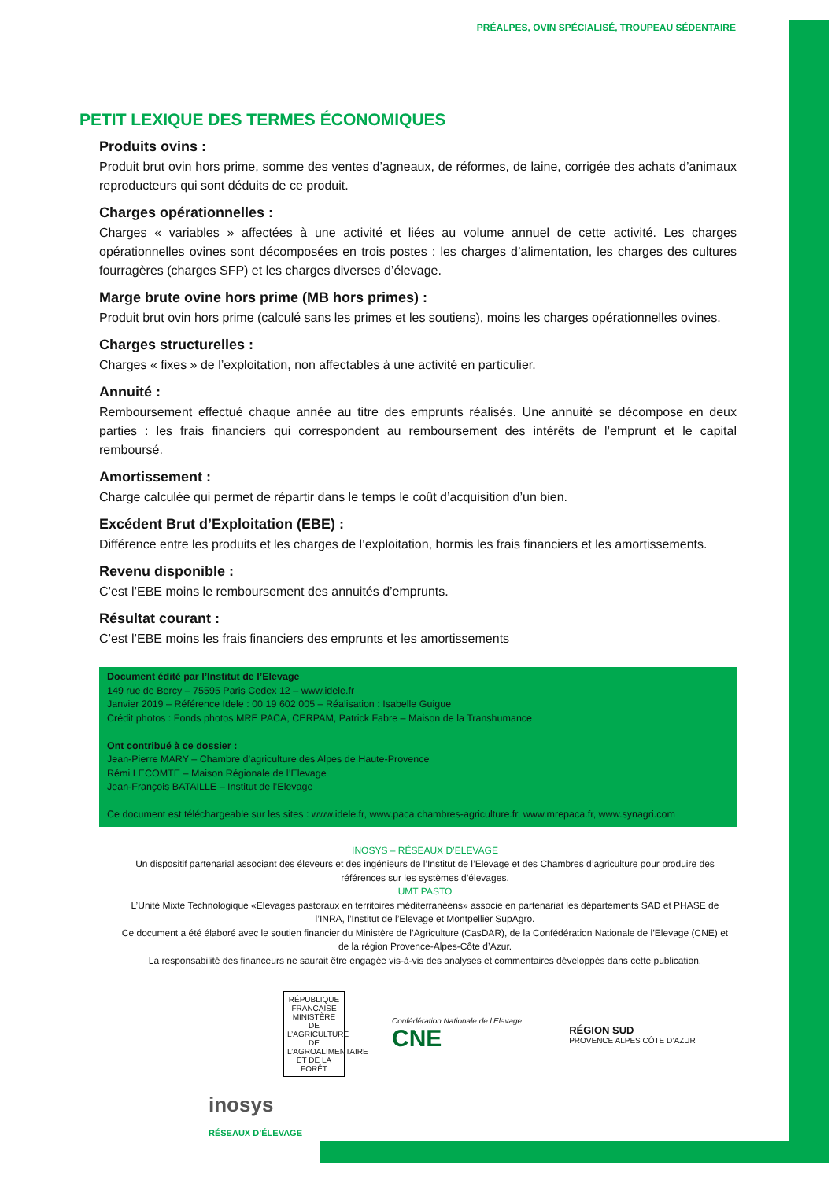PRÉALPES, OVIN SPÉCIALISÉ, TROUPEAU SÉDENTAIRE
PETIT LEXIQUE DES TERMES ÉCONOMIQUES
Produits ovins :
Produit brut ovin hors prime, somme des ventes d’agneaux, de réformes, de laine, corrigée des achats d’animaux reproducteurs qui sont déduits de ce produit.
Charges opérationnelles :
Charges « variables » affectées à une activité et liées au volume annuel de cette activité. Les charges opérationnelles ovines sont décomposées en trois postes : les charges d’alimentation, les charges des cultures fourragères (charges SFP) et les charges diverses d’élevage.
Marge brute ovine hors prime (MB hors primes) :
Produit brut ovin hors prime (calculé sans les primes et les soutiens), moins les charges opérationnelles ovines.
Charges structurelles :
Charges « fixes » de l’exploitation, non affectables à une activité en particulier.
Annuité :
Remboursement effectué chaque année au titre des emprunts réalisés. Une annuité se décompose en deux parties : les frais financiers qui correspondent au remboursement des intérêts de l’emprunt et le capital remboursé.
Amortissement :
Charge calculée qui permet de répartir dans le temps le coût d’acquisition d’un bien.
Excédent Brut d’Exploitation (EBE) :
Différence entre les produits et les charges de l’exploitation, hormis les frais financiers et les amortissements.
Revenu disponible :
C’est l’EBE moins le remboursement des annuités d’emprunts.
Résultat courant :
C’est l’EBE moins les frais financiers des emprunts et les amortissements
Document édité par l’Institut de l’Elevage
149 rue de Bercy – 75595 Paris Cedex 12 – www.idele.fr
Janvier 2019 – Référence Idele : 00 19 602 005 – Réalisation : Isabelle Guigue
Crédit photos : Fonds photos MRE PACA, CERPAM, Patrick Fabre – Maison de la Transhumance
Ont contribué à ce dossier :
Jean-Pierre MARY – Chambre d’agriculture des Alpes de Haute-Provence
Rémi LECOMTE – Maison Régionale de l’Elevage
Jean-François BATAILLE – Institut de l’Elevage
Ce document est téléchargeable sur les sites : www.idele.fr, www.paca.chambres-agriculture.fr, www.mrepaca.fr, www.synagri.com
INOSYS – RÉSEAUX D’ELEVAGE
Un dispositif partenarial associant des éleveurs et des ingénieurs de l’Institut de l’Elevage et des Chambres d’agriculture pour produire des références sur les systèmes d’élevages.
UMT PASTO
L’Unité Mixte Technologique «Elevages pastoraux en territoires méditerranéens» associe en partenariat les départements SAD et PHASE de l’INRA, l’Institut de l’Elevage et Montpellier SupAgro.
Ce document a été élaboré avec le soutien financier du Ministère de l’Agriculture (CasDAR), de la Confédération Nationale de l’Elevage (CNE) et de la région Provence-Alpes-Côte d’Azur.
La responsabilité des financeurs ne saurait être engagée vis-à-vis des analyses et commentaires développés dans cette publication.
RÉPUBLIQUE FRANÇAISE
MINISTÈRE DE L’AGRICULTURE DE L’AGROALIMENTAIRE ET DE LA FORÊT
Confédération Nationale de l’Elevage
CNE
RÉGION SUD
PROVENCE ALPES CÔTE D’AZUR
inosys
RÉSEAUX D’ÉLEVAGE